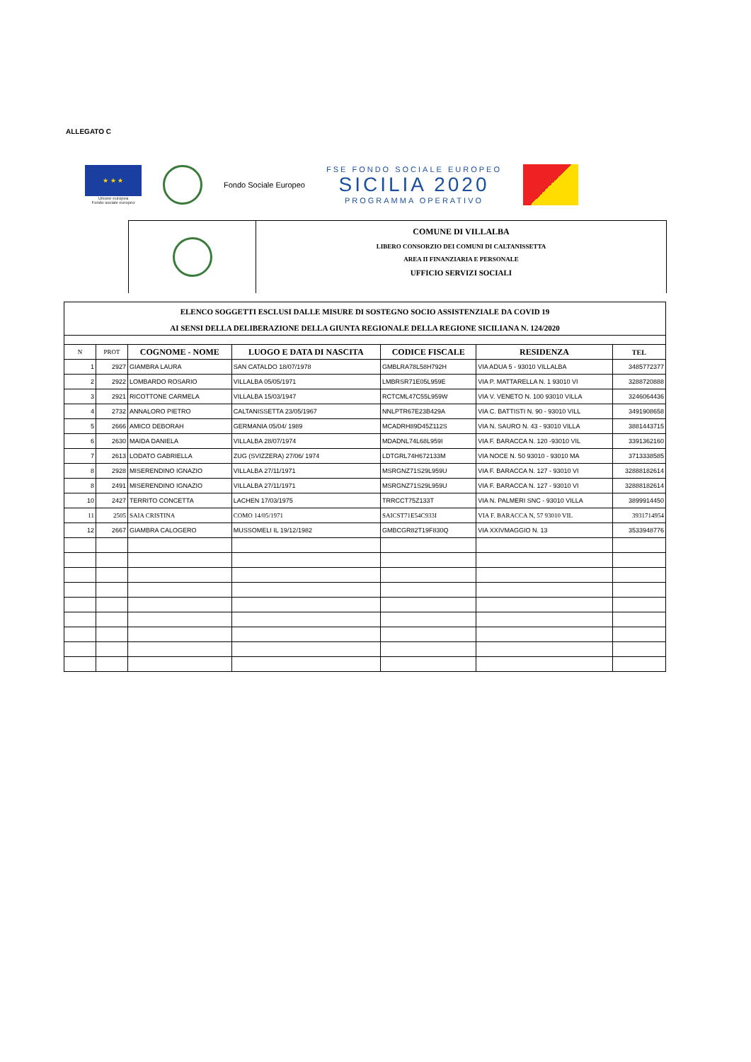ALLEGATO C
★ ★ ★
Unione europea
Fondo sociale europeo
Fondo Sociale Europeo
FSE FONDO SOCIALE EUROPEO
SICILIA 2020
PROGRAMMA OPERATIVO
COMUNE DI VILLALBA
LIBERO CONSORZIO DEI COMUNI DI CALTANISSETTA
AREA II FINANZIARIA E PERSONALE
UFFICIO SERVIZI SOCIALI
| ELENCO SOGGETTI ESCLUSI DALLE MISURE DI SOSTEGNO SOCIO ASSISTENZIALE DA COVID 19 | | | | | | |
| AI SENSI DELLA DELIBERAZIONE DELLA GIUNTA REGIONALE DELLA REGIONE SICILIANA N. 124/2020 | | | | | | |
| N | PROT | COGNOME - NOME | LUOGO E DATA DI NASCITA | CODICE FISCALE | RESIDENZA | TEL |
| 1 | 2927 | GIAMBRA LAURA | SAN CATALDO 18/07/1978 | GMBLRA78L58H792H | VIA ADUA 5 - 93010 VILLALBA | 3485772377 |
| 2 | 2922 | LOMBARDO ROSARIO | VILLALBA 05/05/1971 | LMBRSR71E05L959E | VIA P. MATTARELLA N. 1 93010 VI | 3288720888 |
| 3 | 2921 | RICOTTONE CARMELA | VILLALBA 15/03/1947 | RCTCML47C55L959W | VIA V. VENETO N. 100 93010 VILLA | 3246064436 |
| 4 | 2732 | ANNALORO PIETRO | CALTANISSETTA 23/05/1967 | NNLPTR67E23B429A | VIA C. BATTISTI N. 90 - 93010 VILL | 3491908658 |
| 5 | 2666 | AMICO DEBORAH | GERMANIA 05/04/ 1989 | MCADRH89D45Z112S | VIA N. SAURO N. 43 - 93010 VILLA | 3881443715 |
| 6 | 2630 | MAIDA DANIELA | VILLALBA 28/07/1974 | MDADNL74L68L959I | VIA F. BARACCA N. 120 -93010 VIL | 3391362160 |
| 7 | 2613 | LODATO GABRIELLA | ZUG (SVIZZERA) 27/06/ 1974 | LDTGRL74H672133M | VIA NOCE N. 50 93010 - 93010 MA | 3713338585 |
| 8 | 2928 | MISERENDINO IGNAZIO | VILLALBA 27/11/1971 | MSRGNZ71S29L959U | VIA F. BARACCA N. 127 - 93010 VI | 32888182614 |
| 8 | 2491 | MISERENDINO IGNAZIO | VILLALBA 27/11/1971 | MSRGNZ71S29L959U | VIA F. BARACCA N. 127 - 93010 VI | 32888182614 |
| 10 | 2427 | TERRITO CONCETTA | LACHEN 17/03/1975 | TRRCCT75Z133T | VIA N. PALMERI SNC - 93010 VILLA | 3899914450 |
| 11 | 2505 | SAIA CRISTINA | COMO 14/05/1971 | SAICST71E54C933I | VIA F. BARACCA N, 57 93010 VIL | 3931714954 |
| 12 | 2667 | GIAMBRA CALOGERO | MUSSOMELI IL 19/12/1982 | GMBCGR82T19F830Q | VIA XXIVMAGGIO N. 13 | 3533948776 |